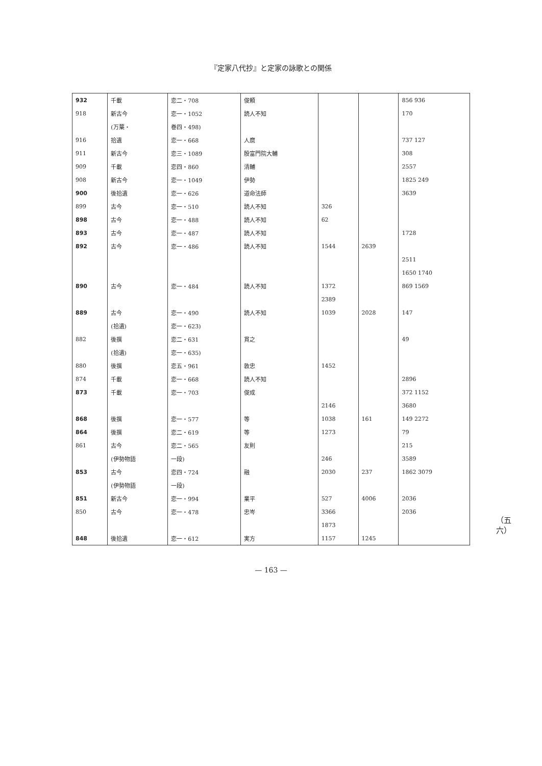『定家八代抄』と定家の詠歌との関係
（五六）
| 932 | 千載 | 恋二・708 | 俊頼 | | | 856 936 |
| 918 | 新古今 | 恋一・1052 | 読人不知 | | | 170 |
| | (万葉・ | 巻四・498) | | | | |
| 916 | 拾遺 | 恋一・668 | 人麿 | | | 737 127 |
| 911 | 新古今 | 恋三・1089 | 殷富門院大輔 | | | 308 |
| 909 | 千載 | 恋四・860 | 清輔 | | | 2557 |
| 908 | 新古今 | 恋一・1049 | 伊勢 | | | 1825 249 |
| 900 | 後拾遺 | 恋一・626 | 道命法師 | | | 3639 |
| 899 | 古今 | 恋一・510 | 読人不知 | 326 | | |
| 898 | 古今 | 恋一・488 | 読人不知 | 62 | | |
| 893 | 古今 | 恋一・487 | 読人不知 | | | 1728 |
| 892 | 古今 | 恋一・486 | 読人不知 | 1544 | 2639 | |
| | | | | | | 2511 |
| | | | | | | 1650 1740 |
| 890 | 古今 | 恋一・484 | 読人不知 | 1372 | | 869 1569 |
| | | | | 2389 | | |
| 889 | 古今 | 恋一・490 | 読人不知 | 1039 | 2028 | 147 |
| | (拾遺) | 恋一・623) | | | | |
| 882 | 後撰 | 恋二・631 | 貫之 | | | 49 |
| | (拾遺) | 恋一・635) | | | | |
| 880 | 後撰 | 恋五・961 | 敦忠 | 1452 | | |
| 874 | 千載 | 恋一・668 | 読人不知 | | | 2896 |
| 873 | 千載 | 恋一・703 | 俊成 | | | 372 1152 |
| | | | | 2146 | | 3680 |
| 868 | 後撰 | 恋一・577 | 等 | 1038 | 161 | 149 2272 |
| 864 | 後撰 | 恋二・619 | 等 | 1273 | | 79 |
| 861 | 古今 | 恋二・565 | 友則 | | | 215 |
| | (伊勢物語 | 一段) | | 246 | | 3589 |
| 853 | 古今 | 恋四・724 | 融 | 2030 | 237 | 1862 3079 |
| | (伊勢物語 | 一段) | | | | |
| 851 | 新古今 | 恋一・994 | 業平 | 527 | 4006 | 2036 |
| 850 | 古今 | 恋一・478 | 忠岑 | 3366 | | 2036 |
| | | | | 1873 | | |
| 848 | 後拾遺 | 恋一・612 | 実方 | 1157 | 1245 | |
— 163 —